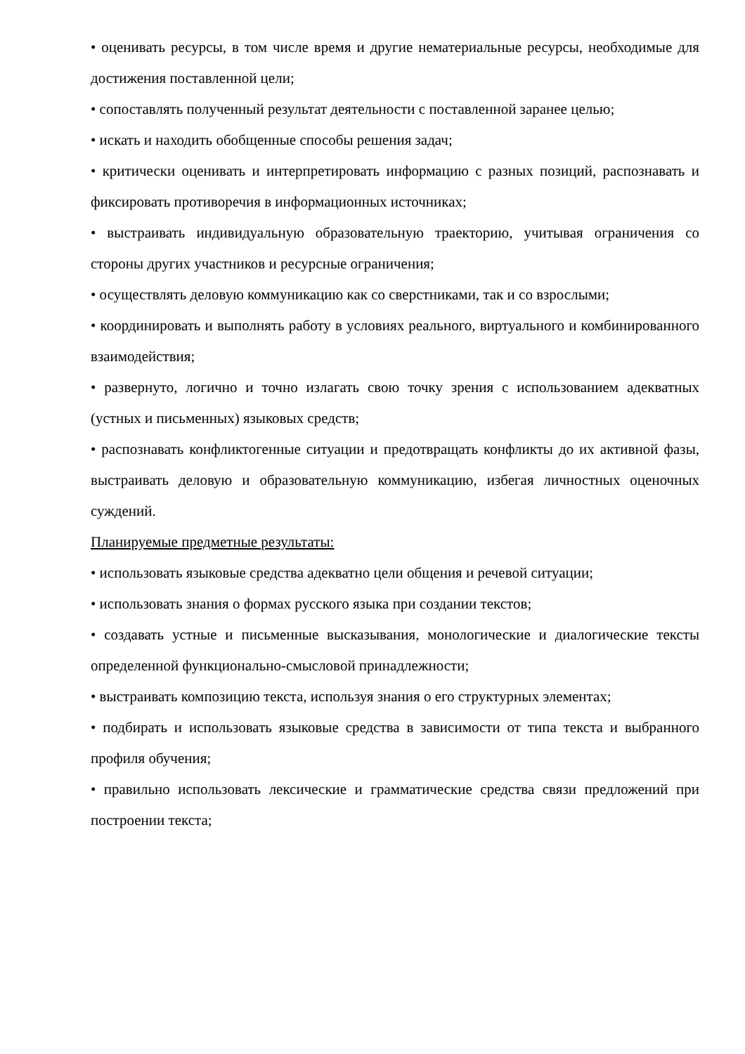• оценивать ресурсы, в том числе время и другие нематериальные ресурсы, необходимые для достижения поставленной цели;
• сопоставлять полученный результат деятельности с поставленной заранее целью;
• искать и находить обобщенные способы решения задач;
• критически оценивать и интерпретировать информацию с разных позиций, распознавать и фиксировать противоречия в информационных источниках;
• выстраивать индивидуальную образовательную траекторию, учитывая ограничения со стороны других участников и ресурсные ограничения;
• осуществлять деловую коммуникацию как со сверстниками, так и со взрослыми;
• координировать и выполнять работу в условиях реального, виртуального и комбинированного взаимодействия;
• развернуто, логично и точно излагать свою точку зрения с использованием адекватных (устных и письменных) языковых средств;
• распознавать конфликтогенные ситуации и предотвращать конфликты до их активной фазы, выстраивать деловую и образовательную коммуникацию, избегая личностных оценочных суждений.
Планируемые предметные результаты:
• использовать языковые средства адекватно цели общения и речевой ситуации;
• использовать знания о формах русского языка при создании текстов;
• создавать устные и письменные высказывания, монологические и диалогические тексты определенной функционально-смысловой принадлежности;
• выстраивать композицию текста, используя знания о его структурных элементах;
• подбирать и использовать языковые средства в зависимости от типа текста и выбранного профиля обучения;
• правильно использовать лексические и грамматические средства связи предложений при построении текста;